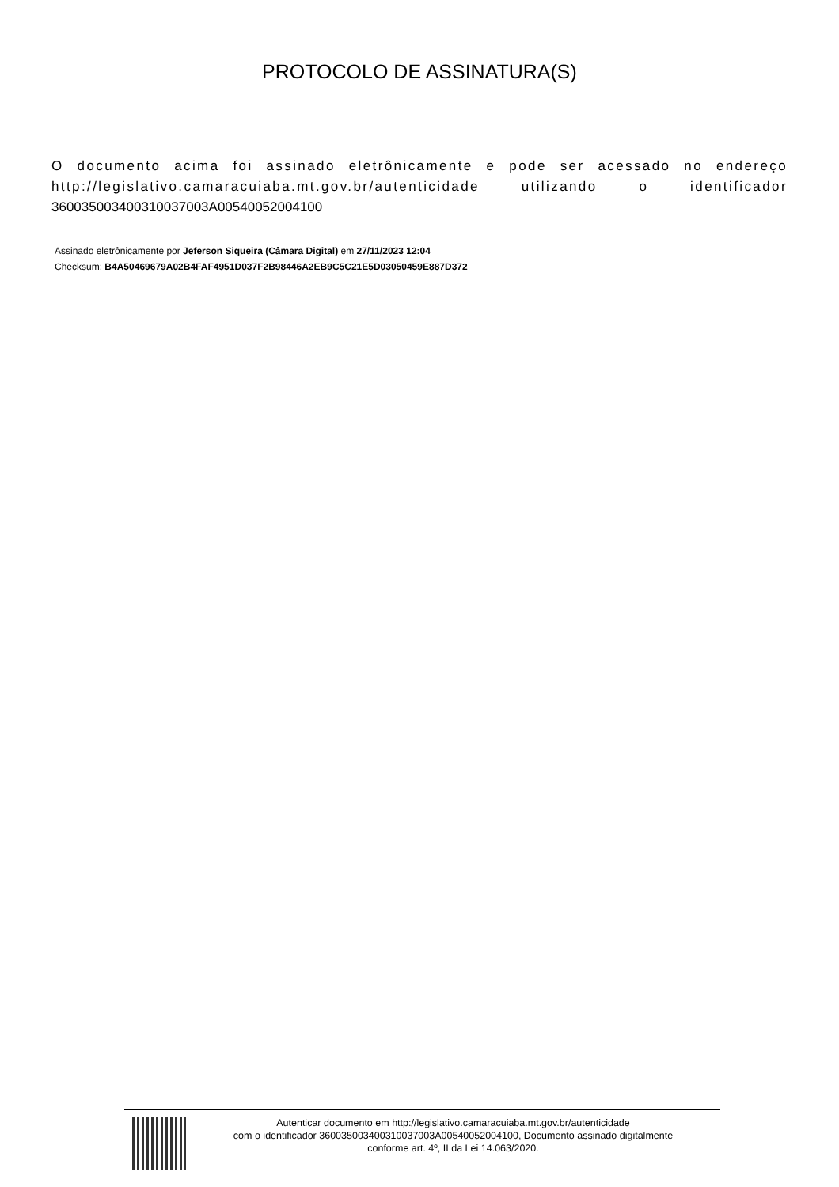PROTOCOLO DE ASSINATURA(S)
O documento acima foi assinado eletrônicamente e pode ser acessado no endereço http://legislativo.camaracuiaba.mt.gov.br/autenticidade utilizando o identificador 360035003400310037003A00540052004100
Assinado eletrônicamente por Jeferson Siqueira (Câmara Digital) em 27/11/2023 12:04
Checksum: B4A50469679A02B4FAF4951D037F2B98446A2EB9C5C21E5D03050459E887D372
Autenticar documento em http://legislativo.camaracuiaba.mt.gov.br/autenticidade
com o identificador 360035003400310037003A00540052004100, Documento assinado digitalmente
conforme art. 4º, II da Lei 14.063/2020.